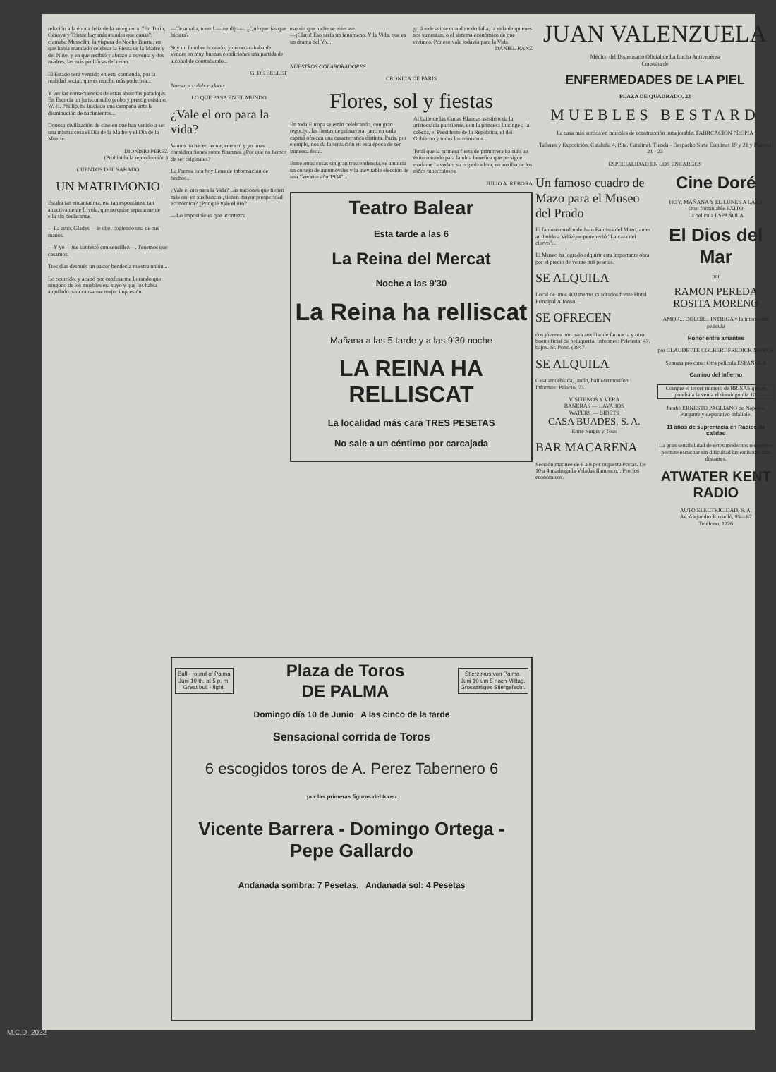relación a la época feliz de la anteguerra. "En Turín, Génova y Trieste hay más ataudes que cunas", clamaba Mussolini la víspera de Noche Buena, en que había mandado celebrar la Fiesta de la Madre y del Niño, y en que recibió y abrazó a noventa y dos madres, las más prolíficas del reino.
El Estado será vencido en esta contienda, por la realidad social, que es mucho más poderosa...
Y ver las consecuencias de estas absurdas paradojas. En Escocia un jurisconsulto probo y prestigiosísimo, W. H. Phillip, ha iniciado una campaña ante la disminución de nacimientos...
Donosa civilización de cine en que han venido a ser una misma cosa el Día de la Madre y el Día de la Muerte.
DIONISIO PEREZ
(Prohibida la reproducción.)
CUENTOS DEL SABADO
UN MATRIMONIO
Estaba tan encantadora, era tan espontánea, tan atractivamente frívola, que no quise separarme de ella sin declararme.
—La amo, Gladys —le dije, cogiendo una de sus manos.
—Y yo —me contestó con sencillez—. Tenemos que casarnos.
Tres días después un pastor bendecía nuestra unión...
Lo ocurrido, y acabó por confesarme llorando que ninguno de los muebles era suyo y que los había alquilado para causarme mejor impresión.
—Te amaba, tonto! —me dijo—. ¿Qué querías que hiciera?
Soy un hombre honrado, y como acababa de vender en muy buenas condiciones una partida de alcohol de contrabando...
G. DE BELLET
Nuestros colaboradores
LO QUE PASA EN EL MUNDO
¿Vale el oro para la vida?
Vamos ha hacer, lector, entre tú y yo unas consideraciones sobre finanzas. ¿Por qué no hemos de ser originales?
La Prensa está hoy llena de información de hechos...
¿Vale el oro para la Vida? Las naciones que tienen más oro en sus bancos ¿tienen mayor prosperidad económica? ¿Por qué vale el oro?
—Lo imposible es que acontezca
eso sin que nadie se enterase.
—¡Claro! Eso sería un fenómeno. Y la Vida, que es un drama del Yo...
go donde asirse cuando todo falla, la vida de quienes nos sustentan, o el sistema económico de que vivimos. Por eso vale todavía para la Vida.
DANIEL RANZ
NUESTROS COLABORADORES
CRONICA DE PARIS
Flores, sol y fiestas
En toda Europa se están celebrando, con gran regocijo, las fiestas de primavera; pero en cada capital ofrecen una característica distinta. París, por ejemplo, nos da la sensación en esta época de ser inmensa feria.
Entre otras cosas sin gran trascendencia, se anuncia un cortejo de automóviles y la inevitable elección de una "Vedette año 1934"...
Al baile de las Cunas Blancas asistió toda la aristocracia parisiense, con la princesa Lucinge a la cabeza, el Presidente de la República, el del Gobierno y todos los ministros...
Total que la primera fiesta de primavera ha sido un éxito rotundo para la obra benéfica que persigue madame Lavedan, su organizadora, en auxilio de los niños tuberculosos.
JULIO A. REBORA
Teatro Balear
Esta tarde a las 6
La Reina del Mercat
Noche a las 9'30
La Reina ha relliscat
Mañana a las 5 tarde y a las 9'30 noche
LA REINA HA RELLISCAT
La localidad más cara TRES PESETAS
No sale a un céntimo por carcajada
JUAN VALENZUELA
Médico del Dispensario Oficial de La Lucha Antivenérea
Consulta de
ENFERMEDADES DE LA PIEL
PLAZA DE QUADRADO, 23
MUEBLES BESTARD
La casa más surtida en muebles de construcción inmejorable. FABRCACION PROPIA
Talleres y Exposición, Cataluña 4, (Sta. Catalina). Tienda - Despacho Siete Esquinas 19 y 21 y Platería 21 - 23
ESPECIALIDAD EN LOS ENCARGOS
Un famoso cuadro de Mazo para el Museo del Prado
El famoso cuadro de Juan Bautista del Mazo, antes atribuido a Velázque perteneció "La caza del ciervo"...
El Museo ha logrado adquirir esta importante obra por el precio de veinte mil pesetas.
SE ALQUILA
Local de unos 400 metros cuadrados frente Hotel Principal Alfonso...
SE OFRECEN
dos jóvenes uno para auxiliar de farmacia y otro buen oficial de peluquería. Informes: Peletería, 47, bajos. Sr. Pons. (3947
SE ALQUILA
Casa amueblada, jardín, baño-termosifon... Informes: Palacio, 73.
VISITENOS Y VERA
BAÑERAS — LAVABOS
WATERS — BIDETS
CASA BUADES, S. A.
Entre Singer y Tous
BAR MACARENA
Sección matinee de 6 a 8 por orquesta Portas. De 10 a 4 madrugada Veladas flamenco... Precios económicos.
Cine Doré
HOY, MAÑANA Y EL LUNES A LAS 3
Otro formidable EXITO
La película ESPAÑOLA
El Dios del Mar
por
RAMON PEREDA
ROSITA MORENO
AMOR... DOLOR... INTRIGA y la interesante película
Honor entre amantes
por CLAUDETTE COLBERT FREDICK MARCK
Semana próxima: Otra película ESPAÑOLA
Camino del Infierno
Compre el tercer número de BRISAS que se pondrá a la venta el domingo día 10.
Jarabe ERNESTO PAGLIANO de Nápoles. Purgante y depurativo infalible.
11 años de supremacía en Radios de calidad
La gran sensibilidad de estos modernos receptores permite escuchar sin dificultad las emisoras más distantes.
ATWATER KENT RADIO
AUTO ELECTRICIDAD, S. A.
Av. Alejandro Rosselló, 85—87
Teléfono, 1226
Bull - round of Palma
Juni 10 th. at 5 p. m.
Great bull - fight.
Plaza de Toros
DE PALMA
Stierzirkus von Palma.
Juni 10 um 5 nach Mittag.
Grossartiges Stiergefecht.
Domingo día 10 de Junio A las cinco de la tarde
Sensacional corrida de Toros
6 escogidos toros de A. Perez Tabernero 6
por las primeras figuras del toreo
Vicente Barrera - Domingo Ortega - Pepe Gallardo
Andanada sombra: 7 Pesetas. Andanada sol: 4 Pesetas
M.C.D. 2022